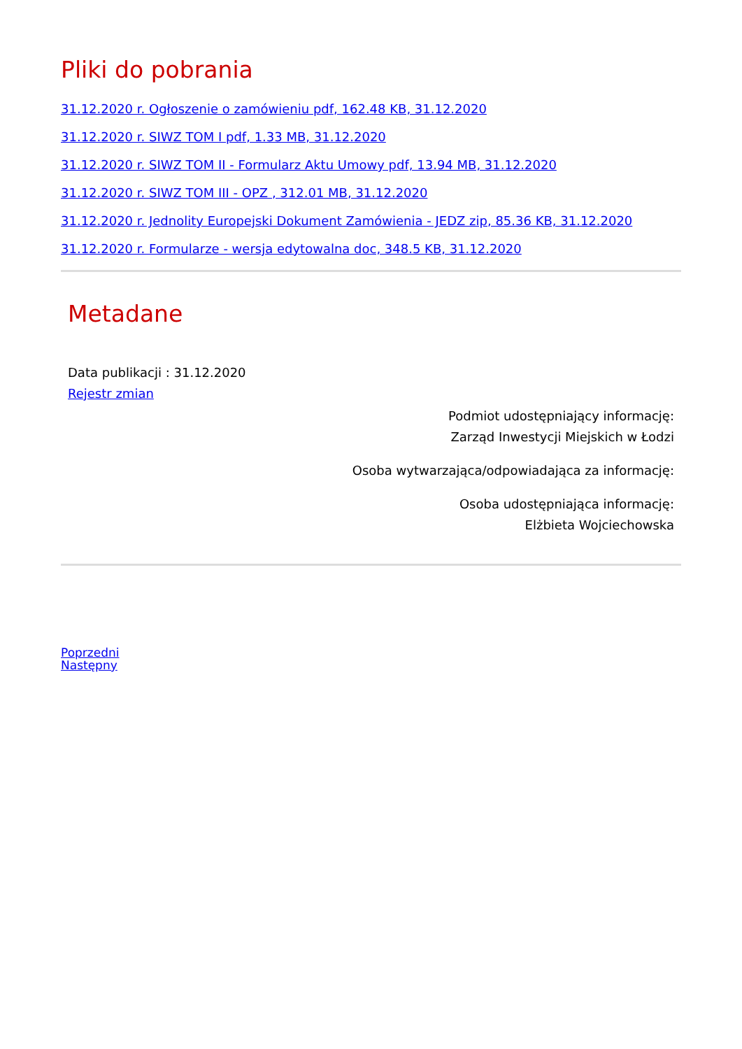Pliki do pobrania
31.12.2020 r. Ogłoszenie o zamówieniu pdf, 162.48 KB, 31.12.2020
31.12.2020 r. SIWZ TOM I pdf, 1.33 MB, 31.12.2020
31.12.2020 r. SIWZ TOM II - Formularz Aktu Umowy pdf, 13.94 MB, 31.12.2020
31.12.2020 r. SIWZ TOM III - OPZ , 312.01 MB, 31.12.2020
31.12.2020 r. Jednolity Europejski Dokument Zamówienia - JEDZ zip, 85.36 KB, 31.12.2020
31.12.2020 r. Formularze - wersja edytowalna doc, 348.5 KB, 31.12.2020
Metadane
Data publikacji : 31.12.2020
Rejestr zmian
Podmiot udostępniający informację:
Zarząd Inwestycji Miejskich w Łodzi
Osoba wytwarzająca/odpowiadająca za informację:
Osoba udostępniająca informację:
Elżbieta Wojciechowska
Poprzedni
Następny